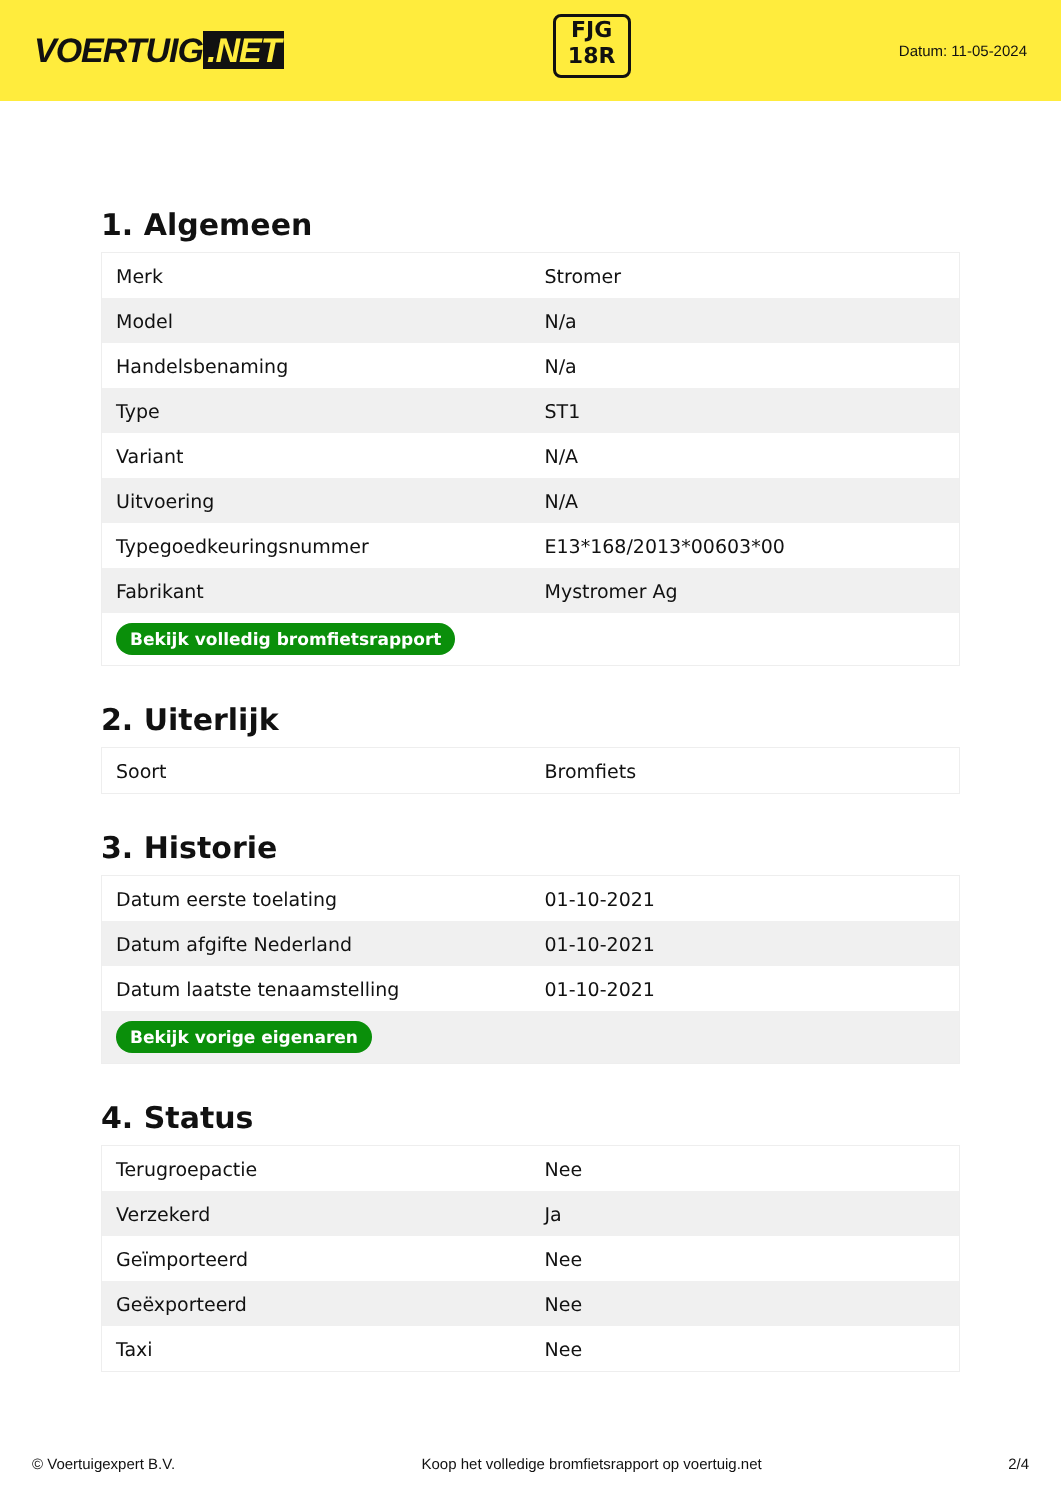VOERTUIG.NET
FJG
18R
Datum: 11-05-2024
1. Algemeen
| Merk | Stromer |
| Model | N/a |
| Handelsbenaming | N/a |
| Type | ST1 |
| Variant | N/A |
| Uitvoering | N/A |
| Typegoedkeuringsnummer | E13*168/2013*00603*00 |
| Fabrikant | Mystromer Ag |
| Bekijk volledig bromfietsrapport | |
2. Uiterlijk
| Soort | Bromfiets |
3. Historie
| Datum eerste toelating | 01-10-2021 |
| Datum afgifte Nederland | 01-10-2021 |
| Datum laatste tenaamstelling | 01-10-2021 |
| Bekijk vorige eigenaren | |
4. Status
| Terugroepactie | Nee |
| Verzekerd | Ja |
| Geïmporteerd | Nee |
| Geëxporteerd | Nee |
| Taxi | Nee |
© Voertuigexpert B.V. Koop het volledige bromfietsrapport op voertuig.net 2/4